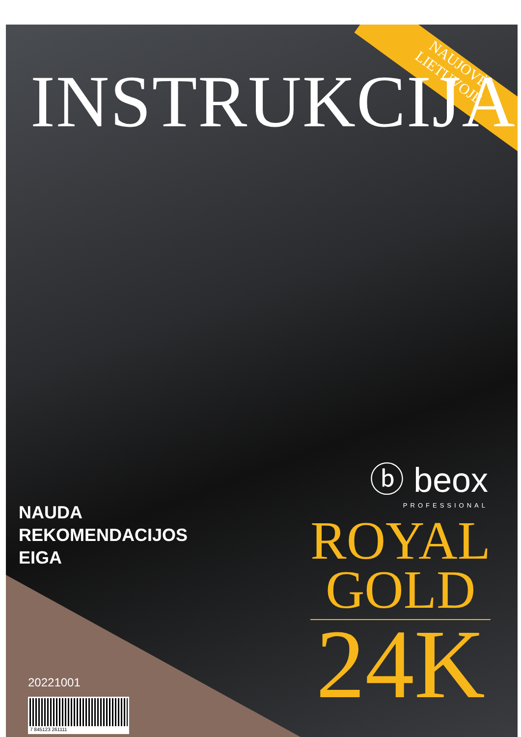INSTRUKCIJA
NAUJOVĖ
LIETUVOJE
ⓑ beox
PROFESSIONAL
NAUDA
REKOMENDACIJOS
EIGA
ROYAL
GOLD
24K
20221001
7 845123 261111